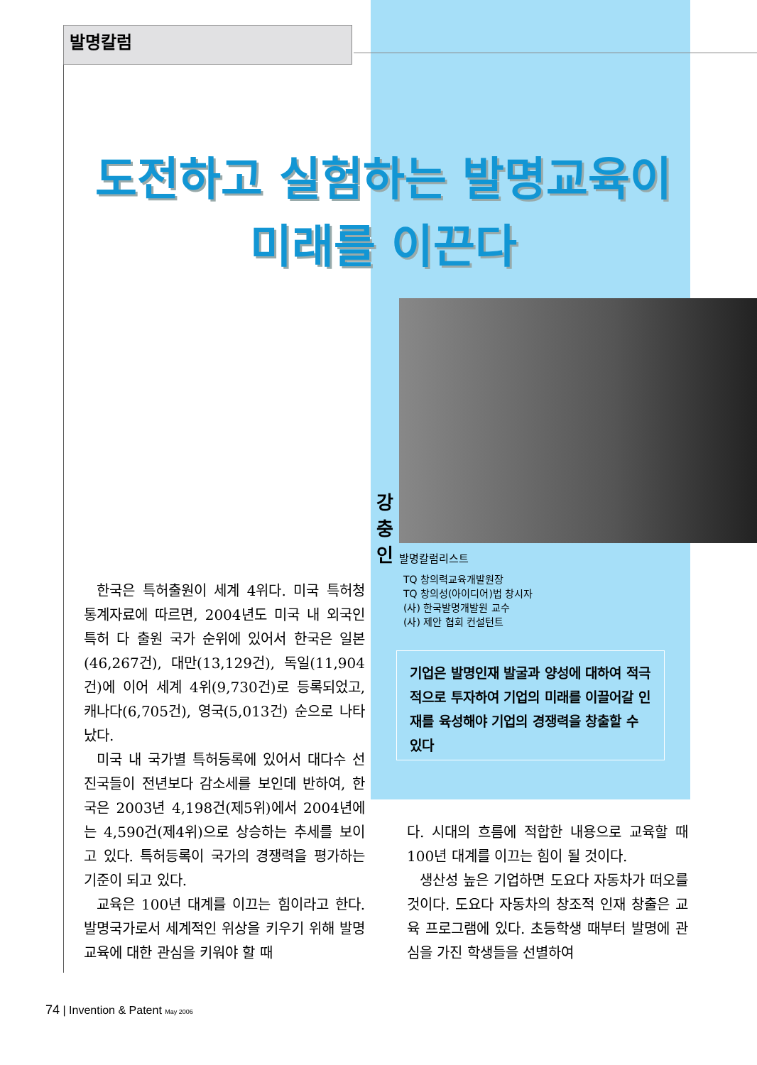발명칼럼
도전하고 실험하는 발명교육이
미래를 이끈다
강 충 인
발명칼럼리스트
TQ 창의력교육개발원장
TQ 창의성(아이디어)법 창시자
(사) 한국발명개발원 교수
(사) 제안 협회 컨설턴트
기업은 발명인재 발굴과 양성에 대하여 적극적으로 투자하여 기업의 미래를 이끌어갈 인재를 육성해야 기업의 경쟁력을 창출할 수 있다
한국은 특허출원이 세계 4위다. 미국 특허청 통계자료에 따르면, 2004년도 미국 내 외국인 특허 다 출원 국가 순위에 있어서 한국은 일본(46,267건), 대만(13,129건), 독일(11,904건)에 이어 세계 4위(9,730건)로 등록되었고, 캐나다(6,705건), 영국(5,013건) 순으로 나타났다.
미국 내 국가별 특허등록에 있어서 대다수 선진국들이 전년보다 감소세를 보인데 반하여, 한국은 2003년 4,198건(제5위)에서 2004년에는 4,590건(제4위)으로 상승하는 추세를 보이고 있다. 특허등록이 국가의 경쟁력을 평가하는 기준이 되고 있다.
교육은 100년 대계를 이끄는 힘이라고 한다. 발명국가로서 세계적인 위상을 키우기 위해 발명교육에 대한 관심을 키워야 할 때
다. 시대의 흐름에 적합한 내용으로 교육할 때 100년 대계를 이끄는 힘이 될 것이다.
생산성 높은 기업하면 도요다 자동차가 떠오를 것이다. 도요다 자동차의 창조적 인재 창출은 교육 프로그램에 있다. 초등학생 때부터 발명에 관심을 가진 학생들을 선별하여
74 | Invention & Patent May 2006